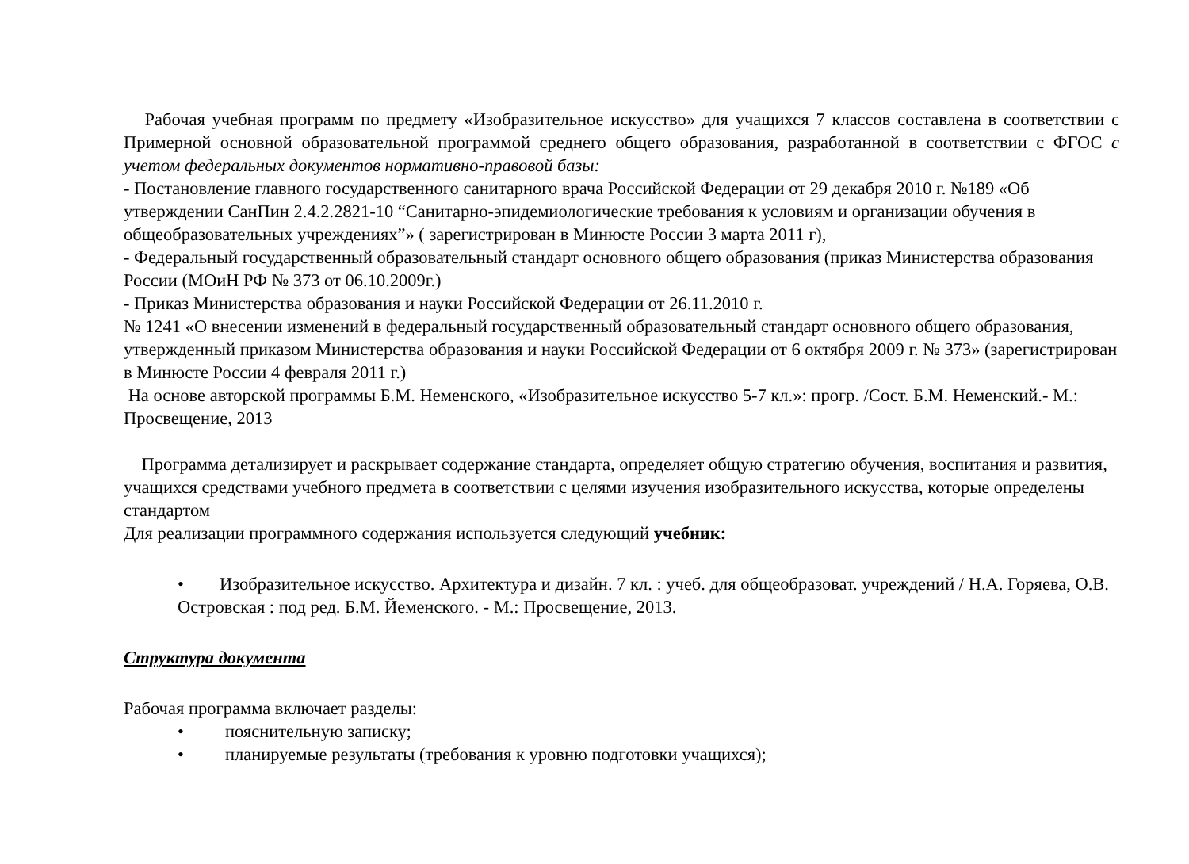Рабочая учебная программ по предмету «Изобразительное искусство» для учащихся 7 классов составлена в соответствии с Примерной основной образовательной программой среднего общего образования, разработанной в соответствии с ФГОС с учетом федеральных документов нормативно-правовой базы:
- Постановление главного государственного санитарного врача Российской Федерации от 29 декабря 2010 г. №189 «Об утверждении СанПин 2.4.2.2821-10 “Санитарно-эпидемиологические требования к условиям и организации обучения в общеобразовательных учреждениях”» ( зарегистрирован в Минюсте России 3 марта 2011 г),
- Федеральный государственный образовательный стандарт основного общего образования (приказ Министерства образования России (МОиН РФ № 373 от 06.10.2009г.)
- Приказ Министерства образования и науки Российской Федерации от 26.11.2010 г.
№ 1241 «О внесении изменений в федеральный государственный образовательный стандарт основного общего образования, утвержденный приказом Министерства образования и науки Российской Федерации от 6 октября 2009 г. № 373» (зарегистрирован в Минюсте России 4 февраля 2011 г.)
На основе авторской программы Б.М. Неменского, «Изобразительное искусство 5-7 кл.»: прогр. /Сост. Б.М. Неменский.- М.: Просвещение, 2013
Программа детализирует и раскрывает содержание стандарта, определяет общую стратегию обучения, воспитания и развития, учащихся средствами учебного предмета в соответствии с целями изучения изобразительного искусства, которые определены стандартом
Для реализации программного содержания используется следующий учебник:
• Изобразительное искусство. Архитектура и дизайн. 7 кл. : учеб. для общеобразоват. учреждений / Н.А. Горяева, О.В. Островская : под ред. Б.М. Йеменского. - М.: Просвещение, 2013.
Структура документа
Рабочая программа включает разделы:
• пояснительную записку;
• планируемые результаты (требования к уровню подготовки учащихся);